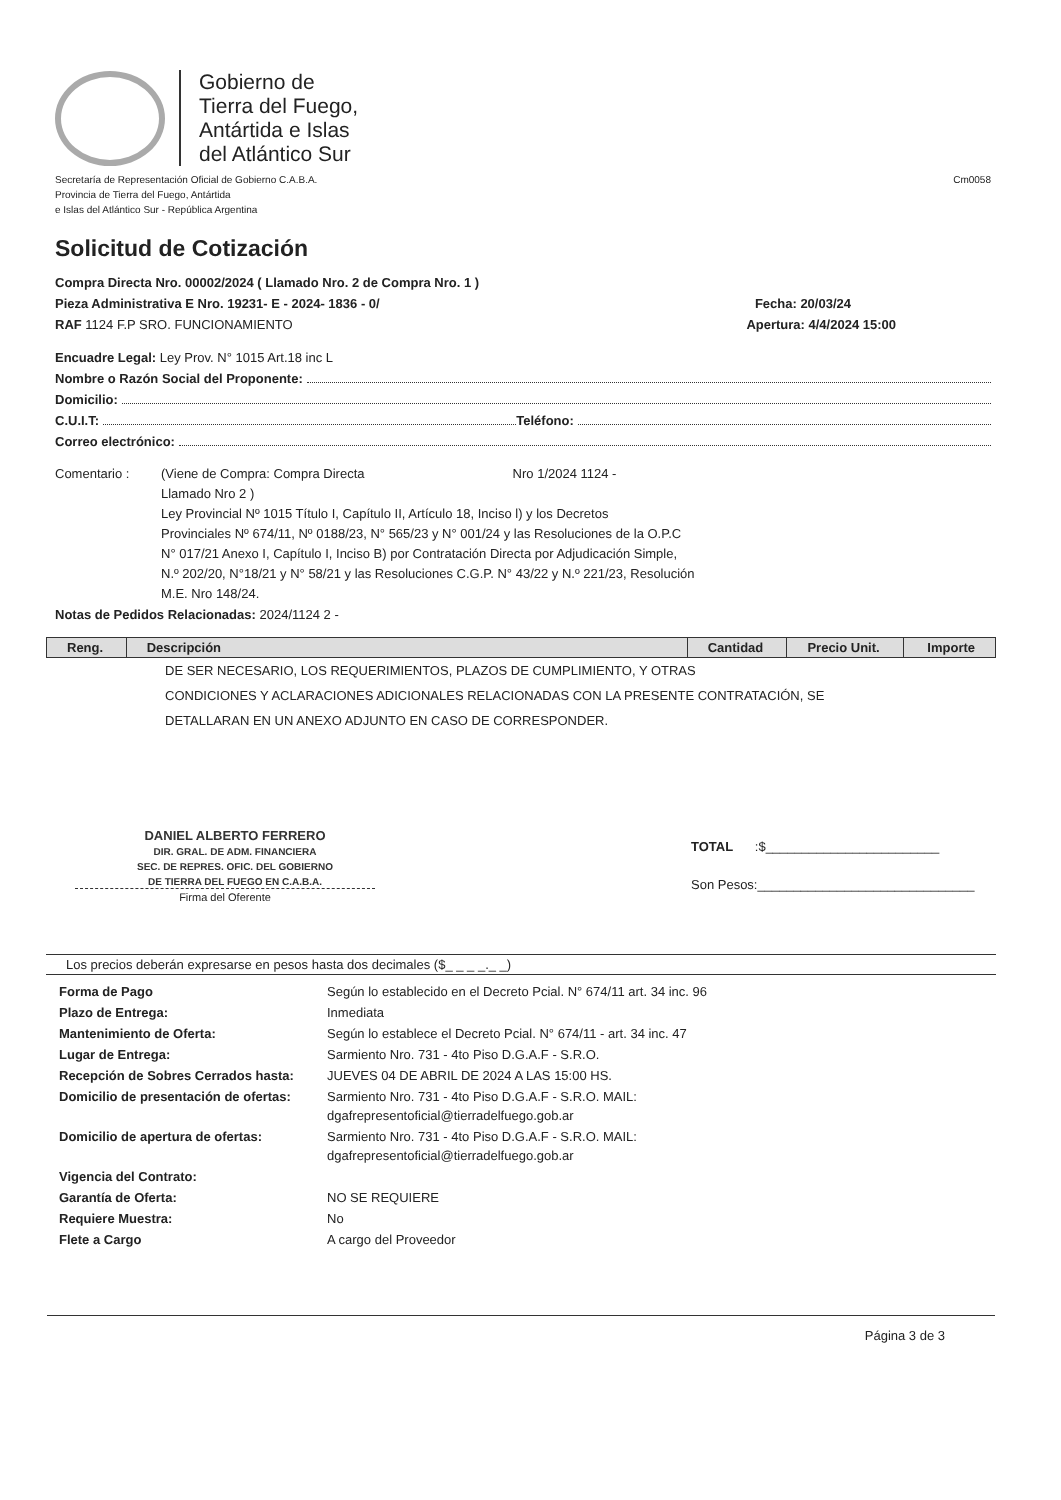Gobierno de
Tierra del Fuego,
Antártida e Islas
del Atlántico Sur
Secretaría de Representación Oficial de Gobierno C.A.B.A.
Provincia de Tierra del Fuego, Antártida
e Islas del Atlántico Sur - República Argentina
Cm0058
Solicitud de Cotización
Compra Directa Nro. 00002/2024 ( Llamado Nro. 2 de Compra Nro. 1 )
Pieza Administrativa E Nro. 19231- E - 2024- 1836 - 0/ Fecha: 20/03/24
RAF 1124 F.P SRO. FUNCIONAMIENTO Apertura: 4/4/2024 15:00
Encuadre Legal: Ley Prov. N° 1015 Art.18 inc L
Nombre o Razón Social del Proponente:
Domicilio:
C.U.I.T: Teléfono:
Correo electrónico:
Comentario : (Viene de Compra: Compra Directa Nro 1/2024 1124 -
Llamado Nro 2 )
Ley Provincial Nº 1015 Título I, Capítulo II, Artículo 18, Inciso l) y los Decretos
Provinciales Nº 674/11, Nº 0188/23, N° 565/23 y N° 001/24 y las Resoluciones de la O.P.C
N° 017/21 Anexo I, Capítulo I, Inciso B) por Contratación Directa por Adjudicación Simple,
N.º 202/20, N°18/21 y N° 58/21 y las Resoluciones C.G.P. N° 43/22 y N.º 221/23, Resolución
M.E. Nro 148/24.
Notas de Pedidos Relacionadas: 2024/1124 2 -
| Reng. | Descripción | Cantidad | Precio Unit. | Importe |
| --- | --- | --- | --- | --- |
DE SER NECESARIO, LOS REQUERIMIENTOS, PLAZOS DE CUMPLIMIENTO, Y OTRAS
CONDICIONES Y ACLARACIONES ADICIONALES RELACIONADAS CON LA PRESENTE CONTRATACIÓN, SE
DETALLARAN EN UN ANEXO ADJUNTO EN CASO DE CORRESPONDER.
DANIEL ALBERTO FERRERO
DIR. GRAL. DE ADM. FINANCIERA
SEC. DE REPRES. OFIC. DEL GOBIERNO
DE TIERRA DEL FUEGO EN C.A.B.A.
Firma del Oferente
TOTAL :$________________________
Son Pesos:______________________________
Los precios deberán expresarse en pesos hasta dos decimales ($_ _ _ _._ _)
| Forma de Pago | Según lo establecido en el Decreto Pcial. N° 674/11 art. 34 inc. 96 |
| Plazo de Entrega: | Inmediata |
| Mantenimiento de Oferta: | Según lo establece el Decreto Pcial. N° 674/11 - art. 34 inc. 47 |
| Lugar de Entrega: | Sarmiento Nro. 731 - 4to Piso D.G.A.F - S.R.O. |
| Recepción de Sobres Cerrados hasta: | JUEVES 04 DE ABRIL DE 2024 A LAS 15:00 HS. |
| Domicilio de presentación de ofertas: | Sarmiento Nro. 731 - 4to Piso D.G.A.F - S.R.O. MAIL: dgafrepresentoficial@tierradelfuego.gob.ar |
| Domicilio de apertura de ofertas: | Sarmiento Nro. 731 - 4to Piso D.G.A.F - S.R.O. MAIL: dgafrepresentoficial@tierradelfuego.gob.ar |
| Vigencia del Contrato: | |
| Garantía de Oferta: | NO SE REQUIERE |
| Requiere Muestra: | No |
| Flete a Cargo | A cargo del Proveedor |
Página 3 de 3